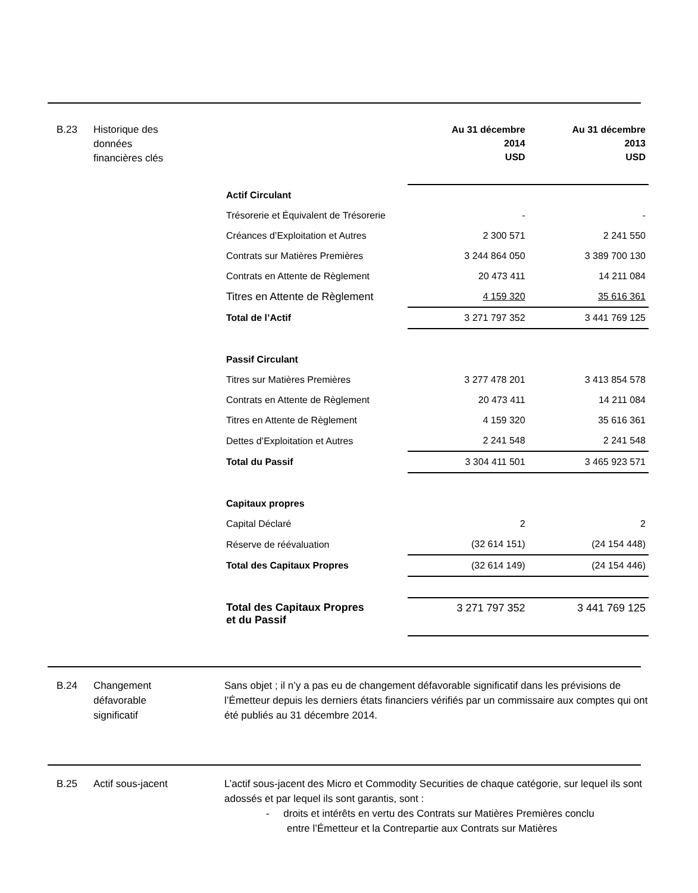B.23 Historique des
données
financières clés
| | Au 31 décembre 2014 USD | Au 31 décembre 2013 USD |
| --- | --- | --- |
| Actif Circulant | | |
| Trésorerie et Équivalent de Trésorerie | - | - |
| Créances d’Exploitation et Autres | 2 300 571 | 2 241 550 |
| Contrats sur Matières Premières | 3 244 864 050 | 3 389 700 130 |
| Contrats en Attente de Règlement | 20 473 411 | 14 211 084 |
| Titres en Attente de Règlement | 4 159 320 | 35 616 361 |
| Total de l’Actif | 3 271 797 352 | 3 441 769 125 |
| Passif Circulant | | |
| Titres sur Matières Premières | 3 277 478 201 | 3 413 854 578 |
| Contrats en Attente de Règlement | 20 473 411 | 14 211 084 |
| Titres en Attente de Règlement | 4 159 320 | 35 616 361 |
| Dettes d’Exploitation et Autres | 2 241 548 | 2 241 548 |
| Total du Passif | 3 304 411 501 | 3 465 923 571 |
| Capitaux propres | | |
| Capital Déclaré | 2 | 2 |
| Réserve de réévaluation | (32 614 151) | (24 154 448) |
| Total des Capitaux Propres | (32 614 149) | (24 154 446) |
| Total des Capitaux Propres et du Passif | 3 271 797 352 | 3 441 769 125 |
B.24 Changement
défavorable
significatif
Sans objet ; il n’y a pas eu de changement défavorable significatif dans les prévisions de l’Émetteur depuis les derniers états financiers vérifiés par un commissaire aux comptes qui ont été publiés au 31 décembre 2014.
B.25 Actif sous-jacent
L’actif sous-jacent des Micro et Commodity Securities de chaque catégorie, sur lequel ils sont adossés et par lequel ils sont garantis, sont :
- droits et intérêts en vertu des Contrats sur Matières Premières conclu
entre l’Émetteur et la Contrepartie aux Contrats sur Matières